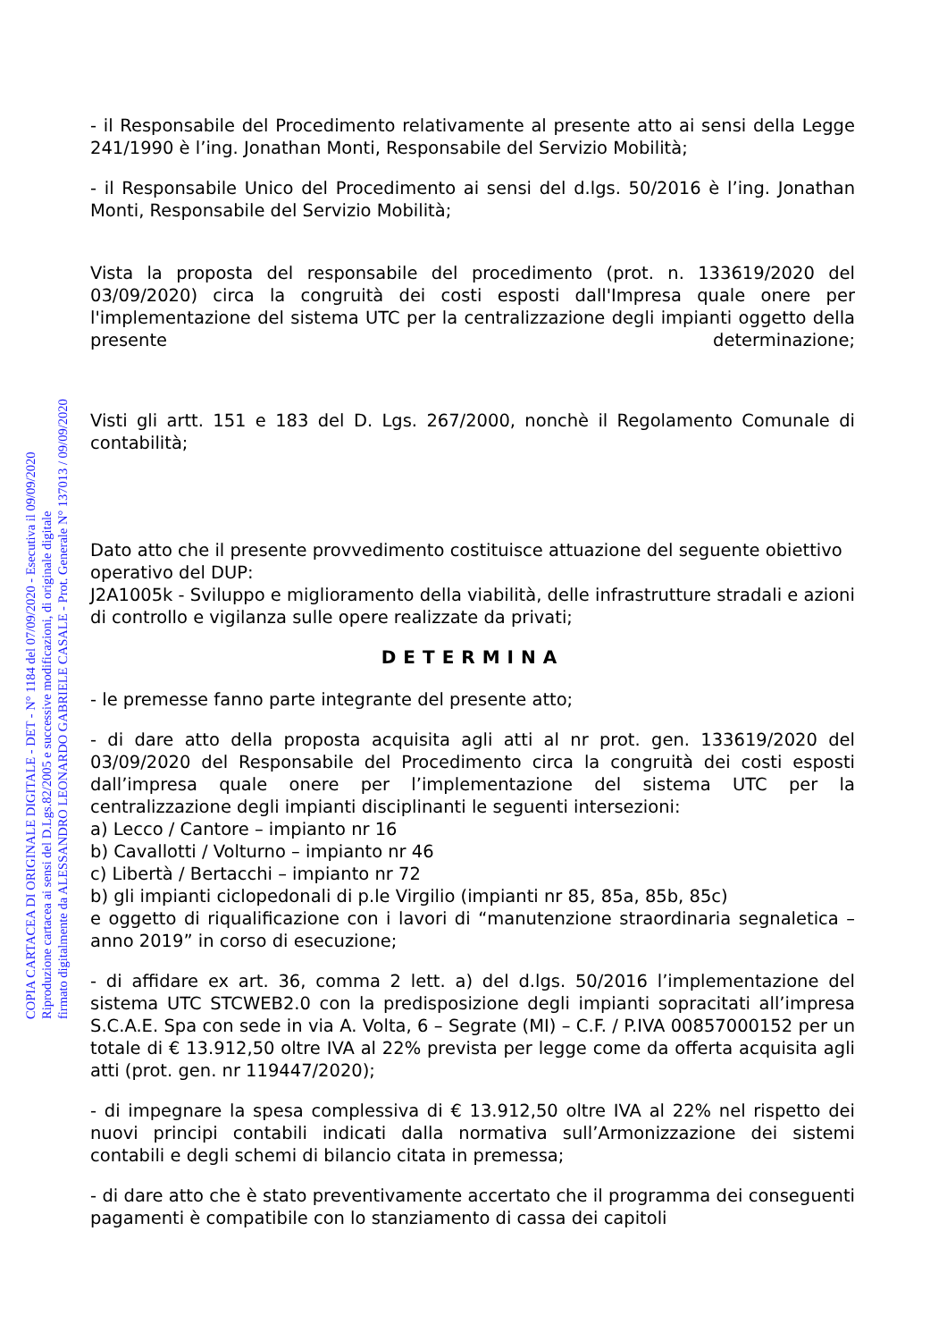COPIA CARTACEA DI ORIGINALE DIGITALE - DET - N° 1184 del 07/09/2020 - Esecutiva il 09/09/2020
Riproduzione cartacea ai sensi del D.Lgs.82/2005 e successive modificazioni, di originale digitale
firmato digitalmente da ALESSANDRO LEONARDO GABRIELE CASALE - Prot. Generale N° 137013 / 09/09/2020
- il Responsabile del Procedimento relativamente al presente atto ai sensi della Legge 241/1990 è l’ing. Jonathan Monti, Responsabile del Servizio Mobilità;
- il Responsabile Unico del Procedimento ai sensi del d.lgs. 50/2016 è l’ing. Jonathan Monti, Responsabile del Servizio Mobilità;
Vista la proposta del responsabile del procedimento (prot. n. 133619/2020 del 03/09/2020) circa la congruità dei costi esposti dall'Impresa quale onere per l'implementazione del sistema UTC per la centralizzazione degli impianti oggetto della presente determinazione;
Visti gli artt. 151 e 183 del D. Lgs. 267/2000, nonchè il Regolamento Comunale di contabilità;
Dato atto che il presente provvedimento costituisce attuazione del seguente obiettivo operativo del DUP:
J2A1005k - Sviluppo e miglioramento della viabilità, delle infrastrutture stradali e azioni di controllo e vigilanza sulle opere realizzate da privati;
DETERMINA
- le premesse fanno parte integrante del presente atto;
- di dare atto della proposta acquisita agli atti al nr prot. gen. 133619/2020 del 03/09/2020 del Responsabile del Procedimento circa la congruità dei costi esposti dall’impresa quale onere per l’implementazione del sistema UTC per la centralizzazione degli impianti disciplinanti le seguenti intersezioni:
a) Lecco / Cantore – impianto nr 16
b) Cavallotti / Volturno – impianto nr 46
c) Libertà / Bertacchi – impianto nr 72
b) gli impianti ciclopedonali di p.le Virgilio (impianti nr 85, 85a, 85b, 85c)
e oggetto di riqualificazione con i lavori di “manutenzione straordinaria segnaletica – anno 2019” in corso di esecuzione;
- di affidare ex art. 36, comma 2 lett. a) del d.lgs. 50/2016 l’implementazione del sistema UTC STCWEB2.0 con la predisposizione degli impianti sopracitati all’impresa S.C.A.E. Spa con sede in via A. Volta, 6 – Segrate (MI) – C.F. / P.IVA 00857000152 per un totale di € 13.912,50 oltre IVA al 22% prevista per legge come da offerta acquisita agli atti (prot. gen. nr 119447/2020);
- di impegnare la spesa complessiva di € 13.912,50 oltre IVA al 22% nel rispetto dei nuovi principi contabili indicati dalla normativa sull’Armonizzazione dei sistemi contabili e degli schemi di bilancio citata in premessa;
- di dare atto che è stato preventivamente accertato che il programma dei conseguenti pagamenti è compatibile con lo stanziamento di cassa dei capitoli